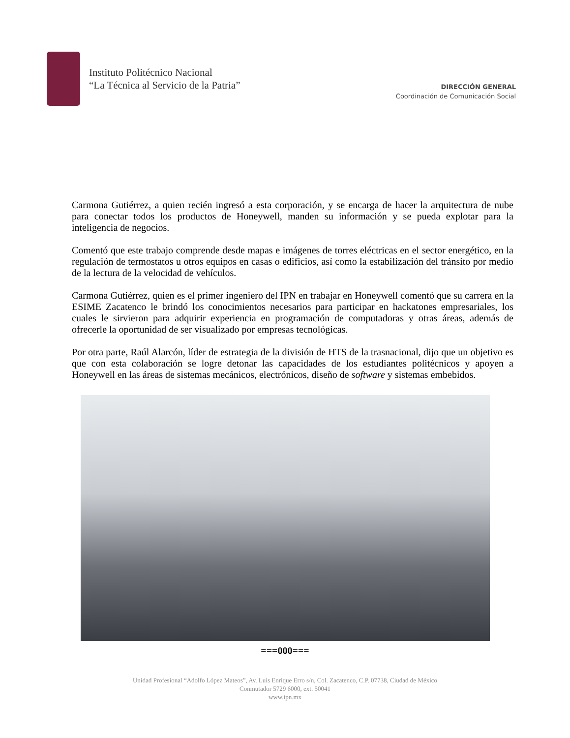Instituto Politécnico Nacional
“La Técnica al Servicio de la Patria”
DIRECCIÓN GENERAL
Coordinación de Comunicación Social
Carmona Gutiérrez, a quien recién ingresó a esta corporación, y se encarga de hacer la arquitectura de nube para conectar todos los productos de Honeywell, manden su información y se pueda explotar para la inteligencia de negocios.
Comentó que este trabajo comprende desde mapas e imágenes de torres eléctricas en el sector energético, en la regulación de termostatos u otros equipos en casas o edificios, así como la estabilización del tránsito por medio de la lectura de la velocidad de vehículos.
Carmona Gutiérrez, quien es el primer ingeniero del IPN en trabajar en Honeywell comentó que su carrera en la ESIME Zacatenco le brindó los conocimientos necesarios para participar en hackatones empresariales, los cuales le sirvieron para adquirir experiencia en programación de computadoras y otras áreas, además de ofrecerle la oportunidad de ser visualizado por empresas tecnológicas.
Por otra parte, Raúl Alarcón, líder de estrategia de la división de HTS de la trasnacional, dijo que un objetivo es que con esta colaboración se logre detonar las capacidades de los estudiantes politécnicos y apoyen a Honeywell en las áreas de sistemas mecánicos, electrónicos, diseño de software y sistemas embebidos.
===000===
Unidad Profesional “Adolfo López Mateos”, Av. Luis Enrique Erro s/n, Col. Zacatenco, C.P. 07738, Ciudad de México
Conmutador 5729 6000, ext. 50041
www.ipn.mx